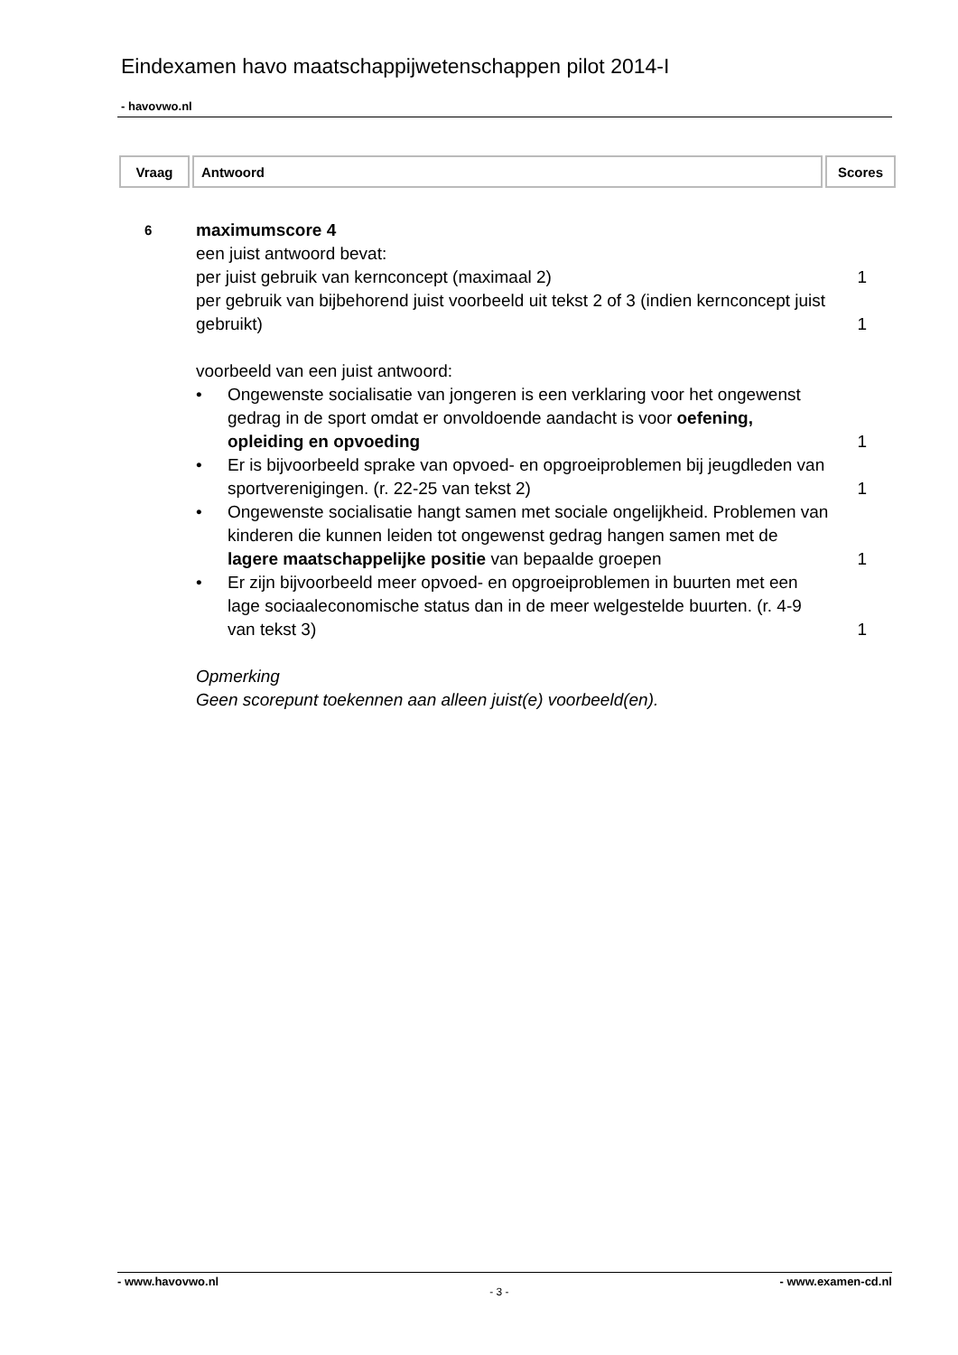Eindexamen havo maatschappijwetenschappen pilot 2014-I
- havovwo.nl
| Vraag | Antwoord | Scores |
| --- | --- | --- |
6
maximumscore 4
een juist antwoord bevat:
per juist gebruik van kernconcept (maximaal 2)
1
per gebruik van bijbehorend juist voorbeeld uit tekst 2 of 3 (indien kernconcept juist gebruikt)
1
voorbeeld van een juist antwoord:
• Ongewenste socialisatie van jongeren is een verklaring voor het ongewenst gedrag in de sport omdat er onvoldoende aandacht is voor oefening, opleiding en opvoeding
1
• Er is bijvoorbeeld sprake van opvoed- en opgroeiproblemen bij jeugdleden van sportverenigingen. (r. 22-25 van tekst 2)
1
• Ongewenste socialisatie hangt samen met sociale ongelijkheid. Problemen van kinderen die kunnen leiden tot ongewenst gedrag hangen samen met de lagere maatschappelijke positie van bepaalde groepen
1
• Er zijn bijvoorbeeld meer opvoed- en opgroeiproblemen in buurten met een lage sociaaleconomische status dan in de meer welgestelde buurten. (r. 4-9 van tekst 3)
1
Opmerking
Geen scorepunt toekennen aan alleen juist(e) voorbeeld(en).
- www.havovwo.nl - 3 - - www.examen-cd.nl